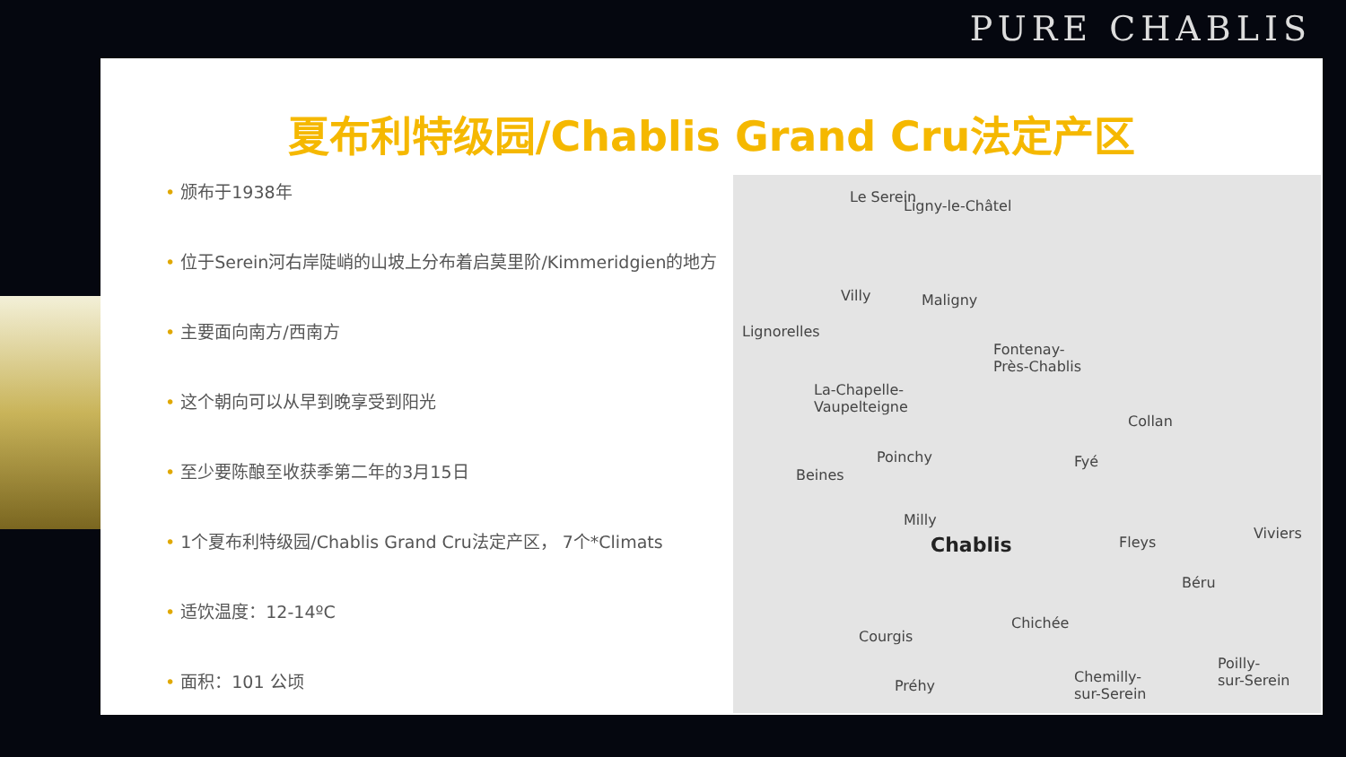PURE CHABLIS
夏布利特级园/Chablis Grand Cru法定产区
• 颁布于1938年
• 位于Serein河右岸陡峭的山坡上分布着启莫里阶/Kimmeridgien的地方
• 主要面向南方/西南方
• 这个朝向可以从早到晚享受到阳光
• 至少要陈酿至收获季第二年的3月15日
• 1个夏布利特级园/Chablis Grand Cru法定产区， 7个*Climats
• 适饮温度：12-14ºC
• 面积：101 公顷
Le Serein
Ligny-le-Châtel
Villy Maligny
Lignorelles
Fontenay-
Près-Chablis
La-Chapelle-
Vaupelteigne
Collan
Poinchy Fyé
Beines
Milly
Chablis Fleys
Viviers
Béru
Chichée
Courgis
Poilly-
sur-Serein Préhy
Chemilly-
sur-Serein